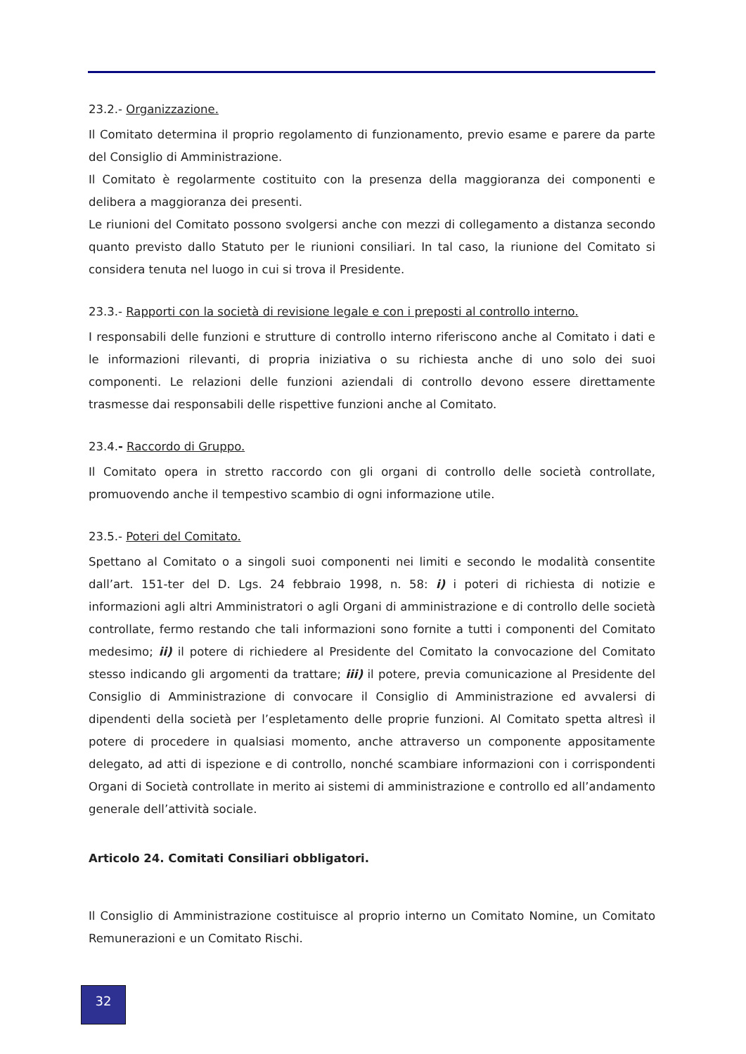23.2.- Organizzazione.
Il Comitato determina il proprio regolamento di funzionamento, previo esame e parere da parte del Consiglio di Amministrazione.
Il Comitato è regolarmente costituito con la presenza della maggioranza dei componenti e delibera a maggioranza dei presenti.
Le riunioni del Comitato possono svolgersi anche con mezzi di collegamento a distanza secondo quanto previsto dallo Statuto per le riunioni consiliari. In tal caso, la riunione del Comitato si considera tenuta nel luogo in cui si trova il Presidente.
23.3.- Rapporti con la società di revisione legale e con i preposti al controllo interno.
I responsabili delle funzioni e strutture di controllo interno riferiscono anche al Comitato i dati e le informazioni rilevanti, di propria iniziativa o su richiesta anche di uno solo dei suoi componenti. Le relazioni delle funzioni aziendali di controllo devono essere direttamente trasmesse dai responsabili delle rispettive funzioni anche al Comitato.
23.4.- Raccordo di Gruppo.
Il Comitato opera in stretto raccordo con gli organi di controllo delle società controllate, promuovendo anche il tempestivo scambio di ogni informazione utile.
23.5.- Poteri del Comitato.
Spettano al Comitato o a singoli suoi componenti nei limiti e secondo le modalità consentite dall’art. 151-ter del D. Lgs. 24 febbraio 1998, n. 58: i) i poteri di richiesta di notizie e informazioni agli altri Amministratori o agli Organi di amministrazione e di controllo delle società controllate, fermo restando che tali informazioni sono fornite a tutti i componenti del Comitato medesimo; ii) il potere di richiedere al Presidente del Comitato la convocazione del Comitato stesso indicando gli argomenti da trattare; iii) il potere, previa comunicazione al Presidente del Consiglio di Amministrazione di convocare il Consiglio di Amministrazione ed avvalersi di dipendenti della società per l’espletamento delle proprie funzioni. Al Comitato spetta altresì il potere di procedere in qualsiasi momento, anche attraverso un componente appositamente delegato, ad atti di ispezione e di controllo, nonché scambiare informazioni con i corrispondenti Organi di Società controllate in merito ai sistemi di amministrazione e controllo ed all’andamento generale dell’attività sociale.
Articolo 24. Comitati Consiliari obbligatori.
Il Consiglio di Amministrazione costituisce al proprio interno un Comitato Nomine, un Comitato Remunerazioni e un Comitato Rischi.
32